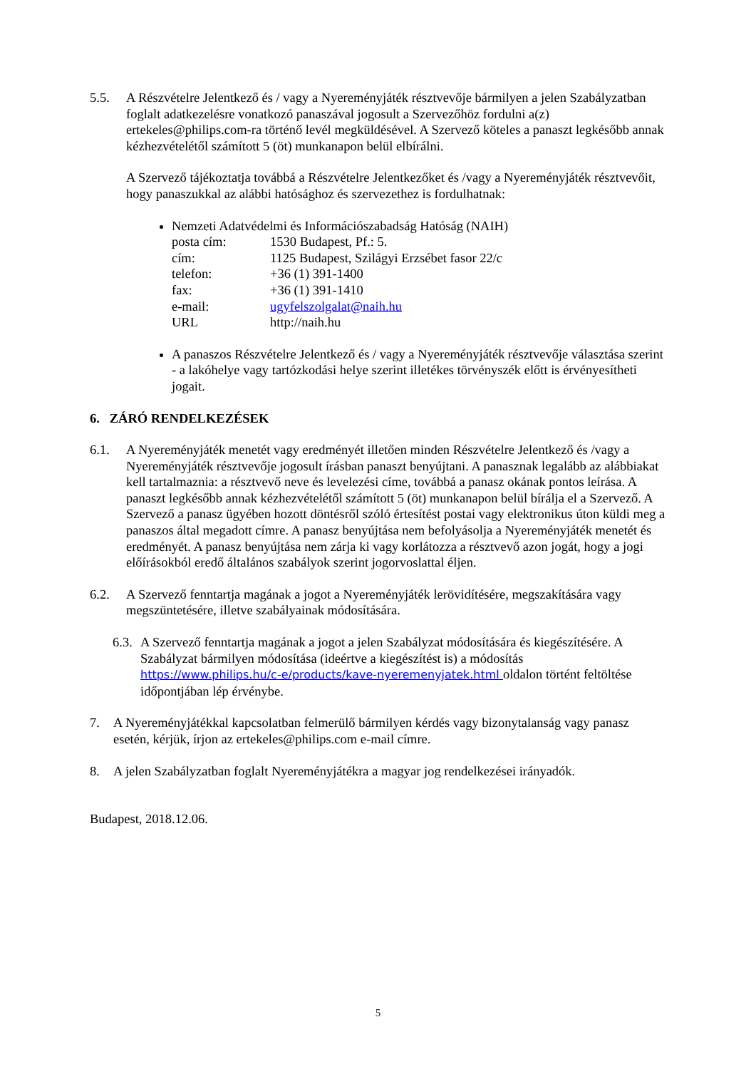5.5. A Részvételre Jelentkező és / vagy a Nyereményjáték résztvevője bármilyen a jelen Szabályzatban foglalt adatkezelésre vonatkozó panaszával jogosult a Szervezőhöz fordulni a(z) ertekeles@philips.com-ra történő levél megküldésével. A Szervező köteles a panaszt legkésőbb annak kézhezvételétől számított 5 (öt) munkanapon belül elbírálni.
A Szervező tájékoztatja továbbá a Részvételre Jelentkezőket és /vagy a Nyereményjáték résztvevőit, hogy panaszukkal az alábbi hatósághoz és szervezethez is fordulhatnak:
Nemzeti Adatvédelmi és Információszabadság Hatóság (NAIH)
| posta cím: | 1530 Budapest, Pf.: 5. |
| cím: | 1125 Budapest, Szilágyi Erzsébet fasor 22/c |
| telefon: | +36 (1) 391-1400 |
| fax: | +36 (1) 391-1410 |
| e-mail: | ugyfelszolgalat@naih.hu |
| URL | http://naih.hu |
A panaszos Részvételre Jelentkező és / vagy a Nyereményjáték résztvevője választása szerint - a lakóhelye vagy tartózkodási helye szerint illetékes törvényszék előtt is érvényesítheti jogait.
6. ZÁRÓ RENDELKEZÉSEK
6.1. A Nyereményjáték menetét vagy eredményét illetően minden Részvételre Jelentkező és /vagy a Nyereményjáték résztvevője jogosult írásban panaszt benyújtani. A panasznak legalább az alábbiakat kell tartalmaznia: a résztvevő neve és levelezési címe, továbbá a panasz okának pontos leírása. A panaszt legkésőbb annak kézhezvételétől számított 5 (öt) munkanapon belül bírálja el a Szervező. A Szervező a panasz ügyében hozott döntésről szóló értesítést postai vagy elektronikus úton küldi meg a panaszos által megadott címre. A panasz benyújtása nem befolyásolja a Nyereményjáték menetét és eredményét. A panasz benyújtása nem zárja ki vagy korlátozza a résztvevő azon jogát, hogy a jogi előírásokból eredő általános szabályok szerint jogorvoslattal éljen.
6.2. A Szervező fenntartja magának a jogot a Nyereményjáték lerövidítésére, megszakítására vagy megszüntetésére, illetve szabályainak módosítására.
6.3.
A Szervező fenntartja magának a jogot a jelen Szabályzat módosítására és kiegészítésére. A Szabályzat bármilyen módosítása (ideértve a kiegészítést is) a módosítás https://www.philips.hu/c-e/products/kave-nyeremenyjatek.html oldalon történt feltöltése időpontjában lép érvénybe.
7. A Nyereményjátékkal kapcsolatban felmerülő bármilyen kérdés vagy bizonytalanság vagy panasz esetén, kérjük, írjon az ertekeles@philips.com e-mail címre.
8. A jelen Szabályzatban foglalt Nyereményjátékra a magyar jog rendelkezései irányadók.
Budapest, 2018.12.06.
5